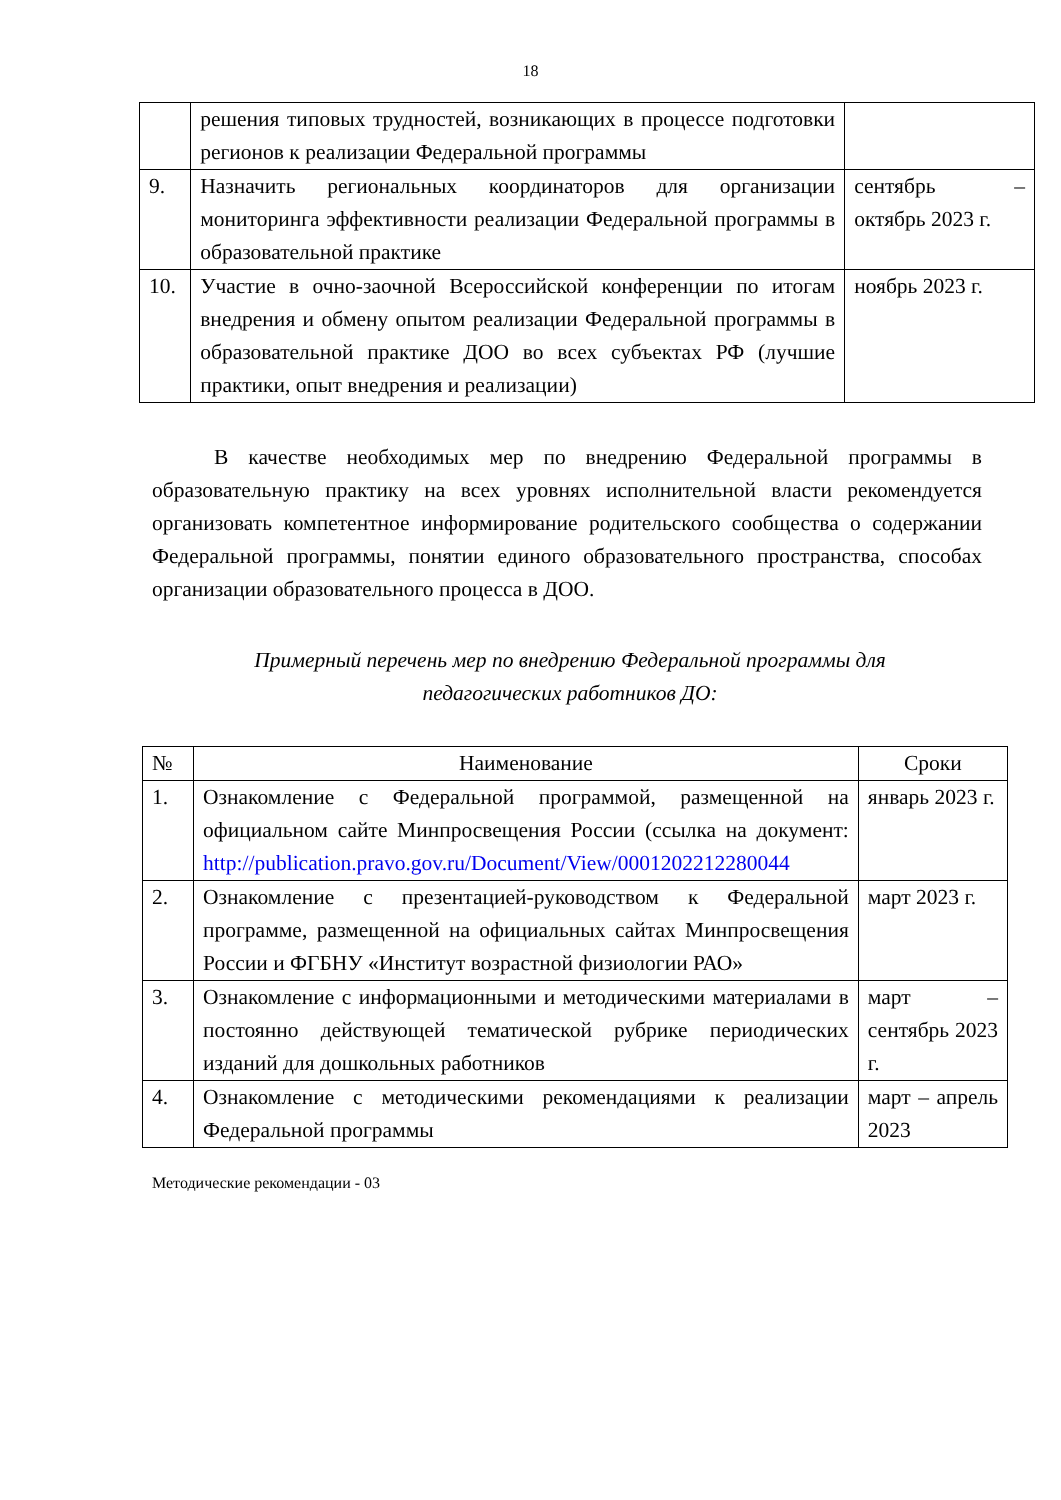18
| | решения типовых трудностей, возникающих в процессе подготовки регионов к реализации Федеральной программы | |
| 9. | Назначить региональных координаторов для организации мониторинга эффективности реализации Федеральной программы в образовательной практике | сентябрь – октябрь 2023 г. |
| 10. | Участие в очно-заочной Всероссийской конференции по итогам внедрения и обмену опытом реализации Федеральной программы в образовательной практике ДОО во всех субъектах РФ (лучшие практики, опыт внедрения и реализации) | ноябрь 2023 г. |
В качестве необходимых мер по внедрению Федеральной программы в образовательную практику на всех уровнях исполнительной власти рекомендуется организовать компетентное информирование родительского сообщества о содержании Федеральной программы, понятии единого образовательного пространства, способах организации образовательного процесса в ДОО.
Примерный перечень мер по внедрению Федеральной программы для
педагогических работников ДО:
| № | Наименование | Сроки |
| --- | --- | --- |
| 1. | Ознакомление с Федеральной программой, размещенной на официальном сайте Минпросвещения России (ссылка на документ: http://publication.pravo.gov.ru/Document/View/0001202212280044 | январь 2023 г. |
| 2. | Ознакомление с презентацией-руководством к Федеральной программе, размещенной на официальных сайтах Минпросвещения России и ФГБНУ «Институт возрастной физиологии РАО» | март 2023 г. |
| 3. | Ознакомление с информационными и методическими материалами в постоянно действующей тематической рубрике периодических изданий для дошкольных работников | март – сентябрь 2023 г. |
| 4. | Ознакомление с методическими рекомендациями к реализации Федеральной программы | март – апрель 2023 |
Методические рекомендации - 03